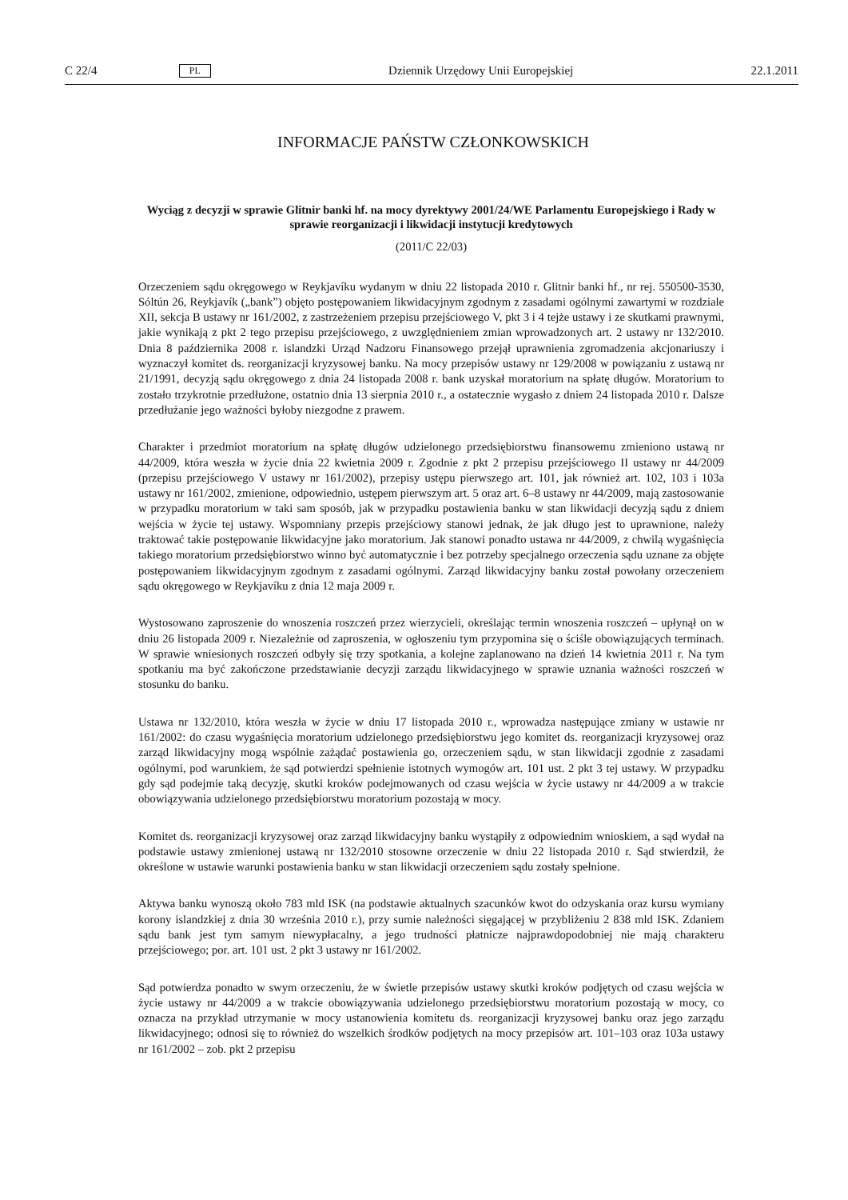C 22/4 PL Dziennik Urzędowy Unii Europejskiej 22.1.2011
INFORMACJE PAŃSTW CZŁONKOWSKICH
Wyciąg z decyzji w sprawie Glitnir banki hf. na mocy dyrektywy 2001/24/WE Parlamentu Europejskiego i Rady w sprawie reorganizacji i likwidacji instytucji kredytowych
(2011/C 22/03)
Orzeczeniem sądu okręgowego w Reykjavíku wydanym w dniu 22 listopada 2010 r. Glitnir banki hf., nr rej. 550500-3530, Sóltún 26, Reykjavík („bank”) objęto postępowaniem likwidacyjnym zgodnym z zasadami ogólnymi zawartymi w rozdziale XII, sekcja B ustawy nr 161/2002, z zastrzeżeniem przepisu przejściowego V, pkt 3 i 4 tejże ustawy i ze skutkami prawnymi, jakie wynikają z pkt 2 tego przepisu przejściowego, z uwzględnieniem zmian wprowadzonych art. 2 ustawy nr 132/2010. Dnia 8 października 2008 r. islandzki Urząd Nadzoru Finansowego przejął uprawnienia zgromadzenia akcjonariuszy i wyznaczył komitet ds. reorganizacji kryzysowej banku. Na mocy przepisów ustawy nr 129/2008 w powiązaniu z ustawą nr 21/1991, decyzją sądu okręgowego z dnia 24 listopada 2008 r. bank uzyskał moratorium na spłatę długów. Moratorium to zostało trzykrotnie przedłużone, ostatnio dnia 13 sierpnia 2010 r., a ostatecznie wygasło z dniem 24 listopada 2010 r. Dalsze przedłużanie jego ważności byłoby niezgodne z prawem.
Charakter i przedmiot moratorium na spłatę długów udzielonego przedsiębiorstwu finansowemu zmieniono ustawą nr 44/2009, która weszła w życie dnia 22 kwietnia 2009 r. Zgodnie z pkt 2 przepisu przejściowego II ustawy nr 44/2009 (przepisu przejściowego V ustawy nr 161/2002), przepisy ustępu pierwszego art. 101, jak również art. 102, 103 i 103a ustawy nr 161/2002, zmienione, odpowiednio, ustępem pierwszym art. 5 oraz art. 6–8 ustawy nr 44/2009, mają zastosowanie w przypadku moratorium w taki sam sposób, jak w przypadku postawienia banku w stan likwidacji decyzją sądu z dniem wejścia w życie tej ustawy. Wspomniany przepis przejściowy stanowi jednak, że jak długo jest to uprawnione, należy traktować takie postępowanie likwidacyjne jako moratorium. Jak stanowi ponadto ustawa nr 44/2009, z chwilą wygaśnięcia takiego moratorium przedsiębiorstwo winno być automatycznie i bez potrzeby specjalnego orzeczenia sądu uznane za objęte postępowaniem likwidacyjnym zgodnym z zasadami ogólnymi. Zarząd likwidacyjny banku został powołany orzeczeniem sądu okręgowego w Reykjavíku z dnia 12 maja 2009 r.
Wystosowano zaproszenie do wnoszenia roszczeń przez wierzycieli, określając termin wnoszenia roszczeń – upłynął on w dniu 26 listopada 2009 r. Niezależnie od zaproszenia, w ogłoszeniu tym przypomina się o ściśle obowiązujących terminach. W sprawie wniesionych roszczeń odbyły się trzy spotkania, a kolejne zaplanowano na dzień 14 kwietnia 2011 r. Na tym spotkaniu ma być zakończone przedstawianie decyzji zarządu likwidacyjnego w sprawie uznania ważności roszczeń w stosunku do banku.
Ustawa nr 132/2010, która weszła w życie w dniu 17 listopada 2010 r., wprowadza następujące zmiany w ustawie nr 161/2002: do czasu wygaśnięcia moratorium udzielonego przedsiębiorstwu jego komitet ds. reorganizacji kryzysowej oraz zarząd likwidacyjny mogą wspólnie zażądać postawienia go, orzeczeniem sądu, w stan likwidacji zgodnie z zasadami ogólnymi, pod warunkiem, że sąd potwierdzi spełnienie istotnych wymogów art. 101 ust. 2 pkt 3 tej ustawy. W przypadku gdy sąd podejmie taką decyzję, skutki kroków podejmowanych od czasu wejścia w życie ustawy nr 44/2009 a w trakcie obowiązywania udzie­lonego przedsiębiorstwu moratorium pozostają w mocy.
Komitet ds. reorganizacji kryzysowej oraz zarząd likwidacyjny banku wystąpiły z odpowiednim wnioskiem, a sąd wydał na podstawie ustawy zmienionej ustawą nr 132/2010 stosowne orzeczenie w dniu 22 listopada 2010 r. Sąd stwierdził, że określone w ustawie warunki postawienia banku w stan likwidacji orzeczeniem sądu zostały spełnione.
Aktywa banku wynoszą około 783 mld ISK (na podstawie aktualnych szacunków kwot do odzyskania oraz kursu wymiany korony islandzkiej z dnia 30 września 2010 r.), przy sumie należności sięgającej w przybliżeniu 2 838 mld ISK. Zdaniem sądu bank jest tym samym niewypłacalny, a jego trudności płatnicze najprawdopodobniej nie mają charakteru przejściowego; por. art. 101 ust. 2 pkt 3 ustawy nr 161/2002.
Sąd potwierdza ponadto w swym orzeczeniu, że w świetle przepisów ustawy skutki kroków podjętych od czasu wejścia w życie ustawy nr 44/2009 a w trakcie obowiązywania udzielonego przedsiębiorstwu mora­torium pozostają w mocy, co oznacza na przykład utrzymanie w mocy ustanowienia komitetu ds. reorga­nizacji kryzysowej banku oraz jego zarządu likwidacyjnego; odnosi się to również do wszelkich środków podjętych na mocy przepisów art. 101–103 oraz 103a ustawy nr 161/2002 – zob. pkt 2 przepisu